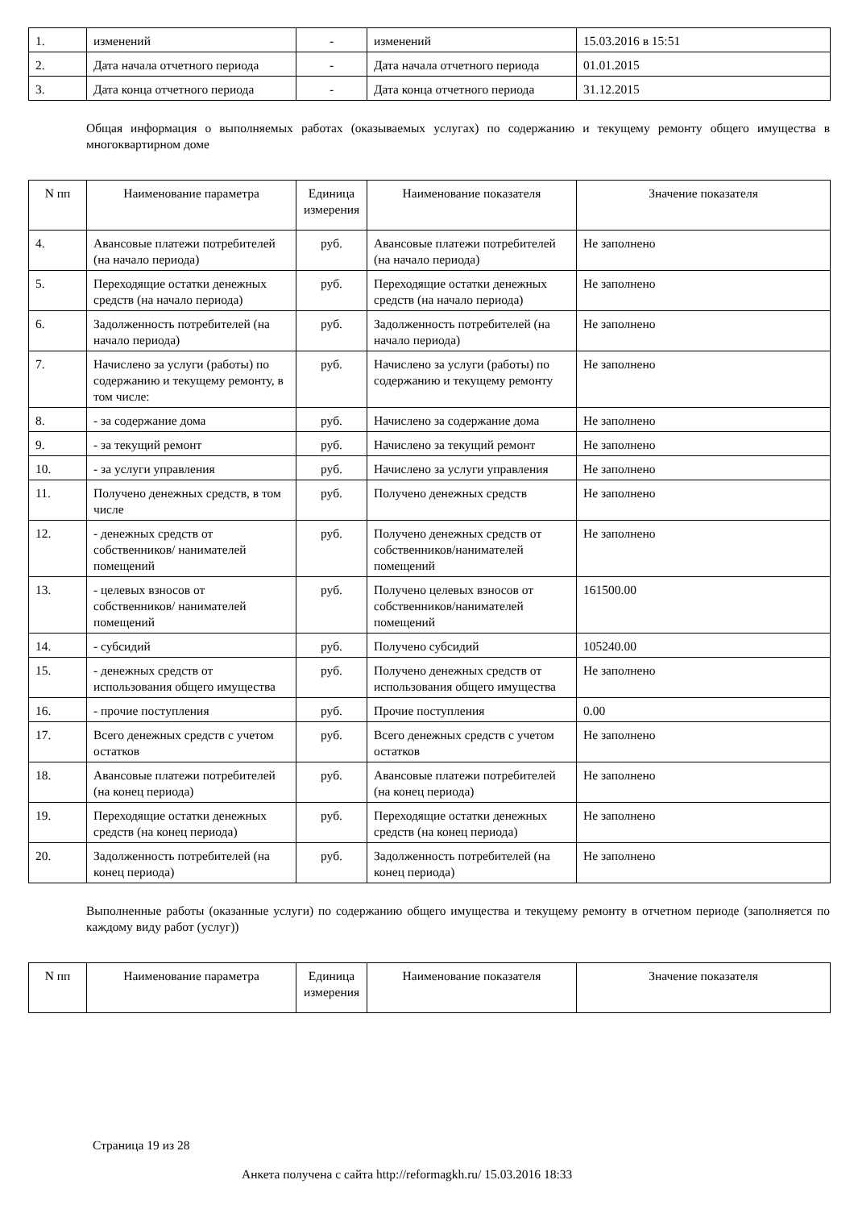| 1. | изменений | - | изменений | 15.03.2016 в 15:51 |
| 2. | Дата начала отчетного периода | - | Дата начала отчетного периода | 01.01.2015 |
| 3. | Дата конца отчетного периода | - | Дата конца отчетного периода | 31.12.2015 |
Общая информация о выполняемых работах (оказываемых услугах) по содержанию и текущему ремонту общего имущества в многоквартирном доме
| N пп | Наименование параметра | Единица измерения | Наименование показателя | Значение показателя |
| --- | --- | --- | --- | --- |
| 4. | Авансовые платежи потребителей (на начало периода) | руб. | Авансовые платежи потребителей (на начало периода) | Не заполнено |
| 5. | Переходящие остатки денежных средств (на начало периода) | руб. | Переходящие остатки денежных средств (на начало периода) | Не заполнено |
| 6. | Задолженность потребителей (на начало периода) | руб. | Задолженность потребителей (на начало периода) | Не заполнено |
| 7. | Начислено за услуги (работы) по содержанию и текущему ремонту, в том числе: | руб. | Начислено за услуги (работы) по содержанию и текущему ремонту | Не заполнено |
| 8. | - за содержание дома | руб. | Начислено за содержание дома | Не заполнено |
| 9. | - за текущий ремонт | руб. | Начислено за текущий ремонт | Не заполнено |
| 10. | - за услуги управления | руб. | Начислено за услуги управления | Не заполнено |
| 11. | Получено денежных средств, в том числе | руб. | Получено денежных средств | Не заполнено |
| 12. | - денежных средств от собственников/ нанимателей помещений | руб. | Получено денежных средств от собственников/нанимателей помещений | Не заполнено |
| 13. | - целевых взносов от собственников/ нанимателей помещений | руб. | Получено целевых взносов от собственников/нанимателей помещений | 161500.00 |
| 14. | - субсидий | руб. | Получено субсидий | 105240.00 |
| 15. | - денежных средств от использования общего имущества | руб. | Получено денежных средств от использования общего имущества | Не заполнено |
| 16. | - прочие поступления | руб. | Прочие поступления | 0.00 |
| 17. | Всего денежных средств с учетом остатков | руб. | Всего денежных средств с учетом остатков | Не заполнено |
| 18. | Авансовые платежи потребителей (на конец периода) | руб. | Авансовые платежи потребителей (на конец периода) | Не заполнено |
| 19. | Переходящие остатки денежных средств (на конец периода) | руб. | Переходящие остатки денежных средств (на конец периода) | Не заполнено |
| 20. | Задолженность потребителей (на конец периода) | руб. | Задолженность потребителей (на конец периода) | Не заполнено |
Выполненные работы (оказанные услуги) по содержанию общего имущества и текущему ремонту в отчетном периоде (заполняется по каждому виду работ (услуг))
| N пп | Наименование параметра | Единица измерения | Наименование показателя | Значение показателя |
| --- | --- | --- | --- | --- |
Страница 19 из 28
Анкета получена с сайта http://reformagkh.ru/ 15.03.2016 18:33